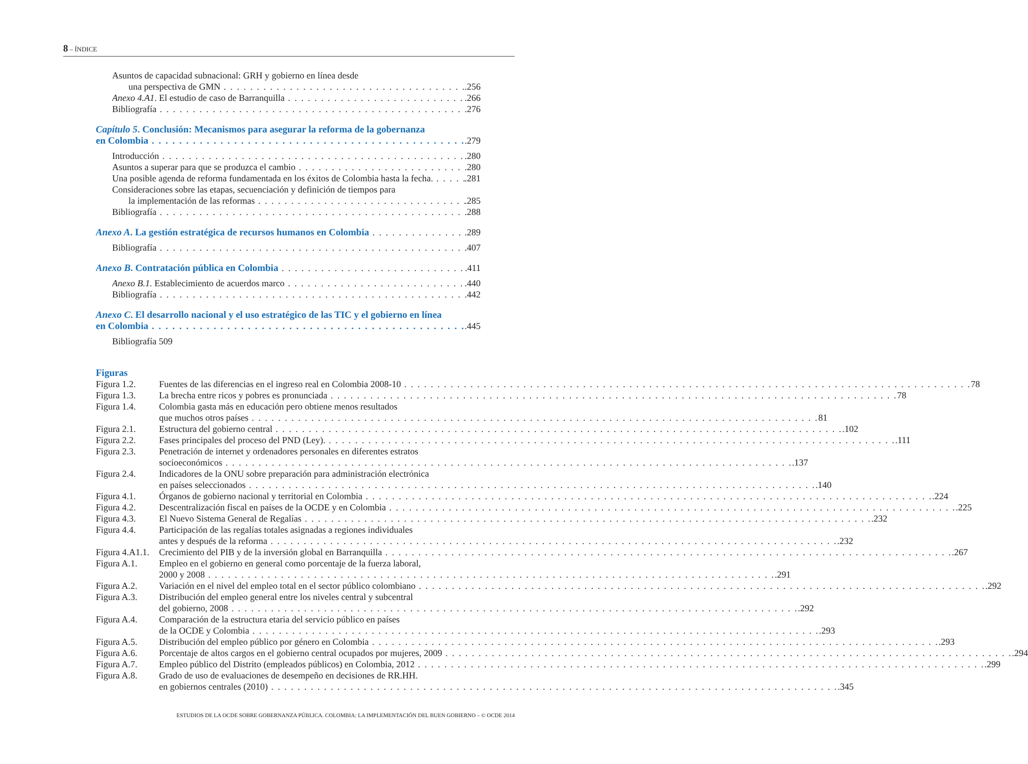8 – ÍNDICE
Asuntos de capacidad subnacional: GRH y gobierno en línea desde
una perspectiva de GMN.256
Anexo 4.A1. El estudio de caso de Barranquilla.266
Bibliografía.276
Capítulo 5. Conclusión: Mecanismos para asegurar la reforma de la gobernanza
en Colombia.279
Introducción.280
Asuntos a superar para que se produzca el cambio.280
Una posible agenda de reforma fundamentada en los éxitos de Colombia hasta la fecha..281
Consideraciones sobre las etapas, secuenciación y definición de tiempos para
la implementación de las reformas.285
Bibliografía.288
Anexo A. La gestión estratégica de recursos humanos en Colombia.289
Bibliografía.407
Anexo B. Contratación pública en Colombia.411
Anexo B.1. Establecimiento de acuerdos marco.440
Bibliografía.442
Anexo C. El desarrollo nacional y el uso estratégico de las TIC y el gobierno en línea
en Colombia.445
Bibliografía 509
Figuras
Figura 1.2. Fuentes de las diferencias en el ingreso real en Colombia 2008-10 78
Figura 1.3. La brecha entre ricos y pobres es pronunciada 78
Figura 1.4. Colombia gasta más en educación pero obtiene menos resultados
que muchos otros países 81
Figura 2.1. Estructura del gobierno central.102
Figura 2.2. Fases principales del proceso del PND (Ley)..111
Figura 2.3. Penetración de internet y ordenadores personales en diferentes estratos
socioeconómicos.137
Figura 2.4. Indicadores de la ONU sobre preparación para administración electrónica
en países seleccionados.140
Figura 4.1. Órganos de gobierno nacional y territorial en Colombia.224
Figura 4.2. Descentralización fiscal en países de la OCDE y en Colombia.225
Figura 4.3. El Nuevo Sistema General de Regalías.232
Figura 4.4. Participación de las regalías totales asignadas a regiones individuales
antes y después de la reforma.232
Figura 4.A1.1.
Crecimiento del PIB y de la inversión global en Barranquilla.267
Figura A.1. Empleo en el gobierno en general como porcentaje de la fuerza laboral,
2000 y 2008.291
Figura A.2. Variación en el nivel del empleo total en el sector público colombiano.292
Figura A.3. Distribución del empleo general entre los niveles central y subcentral
del gobierno, 2008.292
Figura A.4. Comparación de la estructura etaria del servicio público en países
de la OCDE y Colombia.293
Figura A.5. Distribución del empleo público por género en Colombia.293
Figura A.6. Porcentaje de altos cargos en el gobierno central ocupados por mujeres, 2009.294
Figura A.7. Empleo público del Distrito (empleados públicos) en Colombia, 2012.299
Figura A.8. Grado de uso de evaluaciones de desempeño en decisiones de RR.HH.
en gobiernos centrales (2010).345
ESTUDIOS DE LA OCDE SOBRE GOBERNANZA PÚBLICA. COLOMBIA: LA IMPLEMENTACIÓN DEL BUEN GOBIERNO – © OCDE 2014